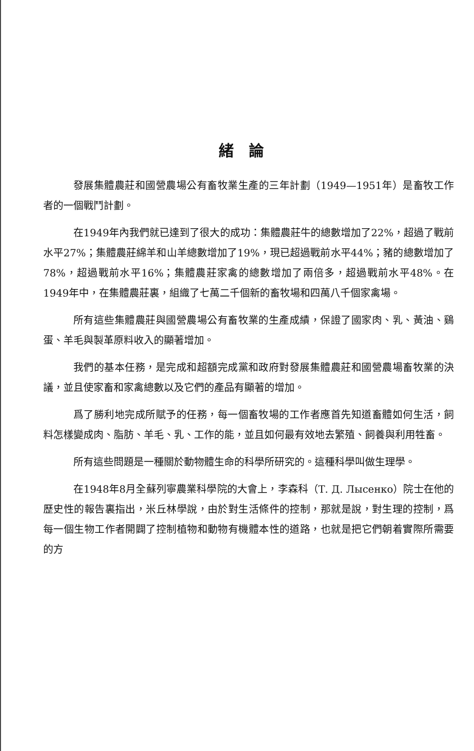緒論
發展集體農莊和國營農場公有畜牧業生產的三年計劃（1949—1951年）是畜牧工作者的一個戰鬥計劃。
在1949年內我們就已達到了很大的成功：集體農莊牛的總數增加了22%，超過了戰前水平27%；集體農莊綿羊和山羊總數增加了19%，現已超過戰前水平44%；豬的總數增加了78%，超過戰前水平16%；集體農莊家禽的總數增加了兩倍多，超過戰前水平48%。在1949年中，在集體農莊裏，組織了七萬二千個新的畜牧場和四萬八千個家禽場。
所有這些集體農莊與國營農場公有畜牧業的生產成績，保證了國家肉、乳、黃油、鷄蛋、羊毛與製革原料收入的顯著增加。
我們的基本任務，是完成和超額完成黨和政府對發展集體農莊和國營農場畜牧業的決議，並且使家畜和家禽總數以及它們的產品有顯著的增加。
爲了勝利地完成所賦予的任務，每一個畜牧場的工作者應首先知道畜體如何生活，飼料怎樣變成肉、脂肪、羊毛、乳、工作的能，並且如何最有效地去繁殖、飼養與利用牲畜。
所有這些問題是一種關於動物體生命的科學所研究的。這種科學叫做生理學。
在1948年8月全蘇列寧農業科學院的大會上，李森科（Т. Д. Лысенко）院士在他的歷史性的報告裏指出，米丘林學說，由於對生活條件的控制，那就是說，對生理的控制，爲每一個生物工作者開闢了控制植物和動物有機體本性的道路，也就是把它們朝着實際所需要的方